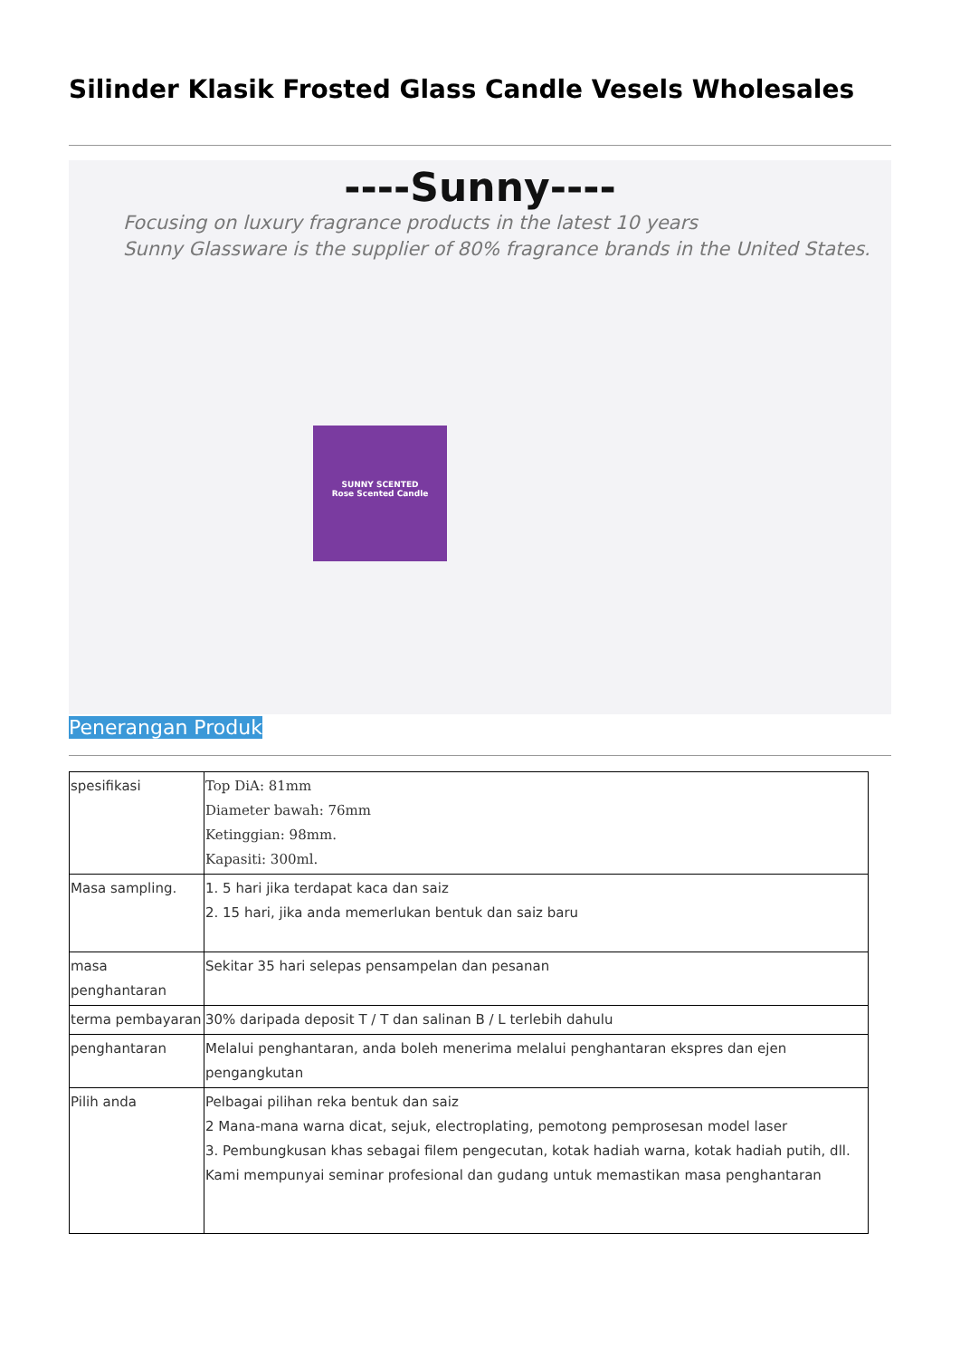Silinder Klasik Frosted Glass Candle Vesels Wholesales
----Sunny----
Focusing on luxury fragrance products in the latest 10 years
Sunny Glassware is the supplier of 80% fragrance brands in the United States.
SUNNY SCENTED
Rose Scented Candle
Penerangan Produk
| spesifikasi | Top DiA: 81mm Diameter bawah: 76mm Ketinggian: 98mm. Kapasiti: 300ml. |
| Masa sampling. | 1. 5 hari jika terdapat kaca dan saiz 2. 15 hari, jika anda memerlukan bentuk dan saiz baru |
| masa penghantaran | Sekitar 35 hari selepas pensampelan dan pesanan |
| terma pembayaran | 30% daripada deposit T / T dan salinan B / L terlebih dahulu |
| penghantaran | Melalui penghantaran, anda boleh menerima melalui penghantaran ekspres dan ejen pengangkutan |
| Pilih anda | Pelbagai pilihan reka bentuk dan saiz 2 Mana-mana warna dicat, sejuk, electroplating, pemotong pemprosesan model laser 3. Pembungkusan khas sebagai filem pengecutan, kotak hadiah warna, kotak hadiah putih, dll. Kami mempunyai seminar profesional dan gudang untuk memastikan masa penghantaran |